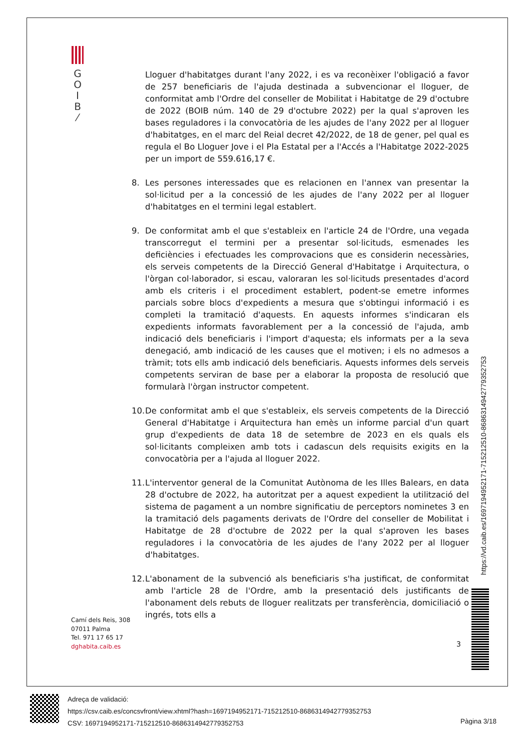G
O
I
B
⁄
Lloguer d'habitatges durant l'any 2022, i es va reconèixer l'obligació a favor de 257 beneficiaris de l'ajuda destinada a subvencionar el lloguer, de conformitat amb l'Ordre del conseller de Mobilitat i Habitatge de 29 d'octubre de 2022 (BOIB núm. 140 de 29 d'octubre 2022) per la qual s'aproven les bases reguladores i la convocatòria de les ajudes de l'any 2022 per al lloguer d'habitatges, en el marc del Reial decret 42/2022, de 18 de gener, pel qual es regula el Bo Lloguer Jove i el Pla Estatal per a l'Accés a l'Habitatge 2022-2025 per un import de 559.616,17 €.
8. Les persones interessades que es relacionen en l'annex van presentar la sol·licitud per a la concessió de les ajudes de l'any 2022 per al lloguer d'habitatges en el termini legal establert.
9. De conformitat amb el que s'estableix en l'article 24 de l'Ordre, una vegada transcorregut el termini per a presentar sol·licituds, esmenades les deficiències i efectuades les comprovacions que es considerin necessàries, els serveis competents de la Direcció General d'Habitatge i Arquitectura, o l'òrgan col·laborador, si escau, valoraran les sol·licituds presentades d'acord amb els criteris i el procediment establert, podent-se emetre informes parcials sobre blocs d'expedients a mesura que s'obtingui informació i es completi la tramitació d'aquests. En aquests informes s'indicaran els expedients informats favorablement per a la concessió de l'ajuda, amb indicació dels beneficiaris i l'import d'aquesta; els informats per a la seva denegació, amb indicació de les causes que el motiven; i els no admesos a tràmit; tots ells amb indicació dels beneficiaris. Aquests informes dels serveis competents serviran de base per a elaborar la proposta de resolució que formularà l'òrgan instructor competent.
10.
De conformitat amb el que s'estableix, els serveis competents de la Direcció General d'Habitatge i Arquitectura han emès un informe parcial d'un quart grup d'expedients de data 18 de setembre de 2023 en els quals els sol·licitants compleixen amb tots i cadascun dels requisits exigits en la convocatòria per a l'ajuda al lloguer 2022.
11.
L'interventor general de la Comunitat Autònoma de les Illes Balears, en data 28 d'octubre de 2022, ha autoritzat per a aquest expedient la utilització del sistema de pagament a un nombre significatiu de perceptors nominetes 3 en la tramitació dels pagaments derivats de l'Ordre del conseller de Mobilitat i Habitatge de 28 d'octubre de 2022 per la qual s'aproven les bases reguladores i la convocatòria de les ajudes de l'any 2022 per al lloguer d'habitatges.
12.
L'abonament de la subvenció als beneficiaris s'ha justificat, de conformitat amb l'article 28 de l'Ordre, amb la presentació dels justificants de l'abonament dels rebuts de lloguer realitzats per transferència, domiciliació o ingrés, tots ells a
Camí dels Reis, 308
07011 Palma
Tel. 971 17 65 17
dghabita.caib.es
3
https://vd.caib.es/1697194952171-715212510-8686314942779352753
Adreça de validació:
https://csv.caib.es/concsvfront/view.xhtml?hash=1697194952171-715212510-8686314942779352753
CSV: 1697194952171-715212510-8686314942779352753
Pàgina 3/18